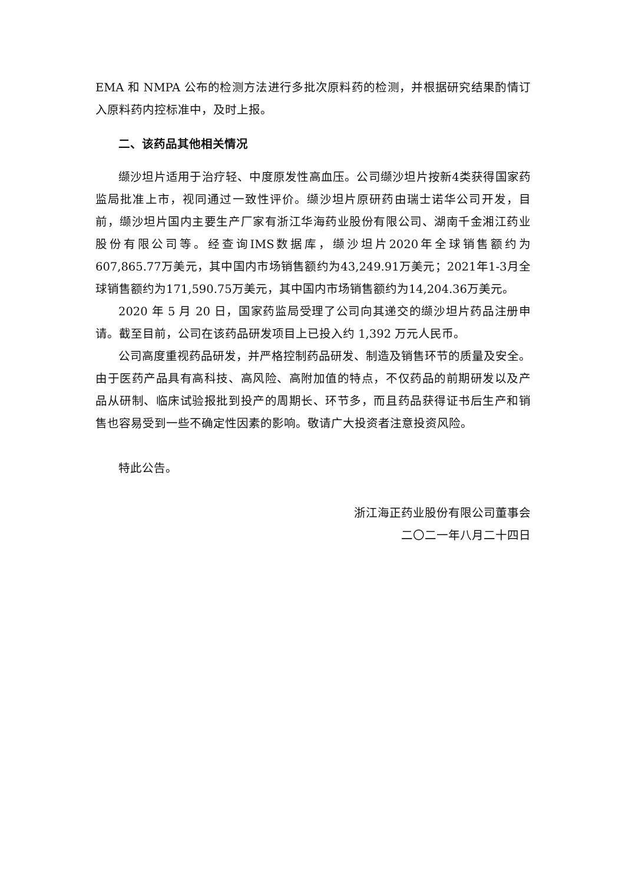EMA 和 NMPA 公布的检测方法进行多批次原料药的检测，并根据研究结果酌情订入原料药内控标准中，及时上报。
二、该药品其他相关情况
缬沙坦片适用于治疗轻、中度原发性高血压。公司缬沙坦片按新4类获得国家药监局批准上市，视同通过一致性评价。缬沙坦片原研药由瑞士诺华公司开发，目前，缬沙坦片国内主要生产厂家有浙江华海药业股份有限公司、湖南千金湘江药业股份有限公司等。经查询IMS数据库，缬沙坦片2020年全球销售额约为607,865.77万美元，其中国内市场销售额约为43,249.91万美元；2021年1-3月全球销售额约为171,590.75万美元，其中国内市场销售额约为14,204.36万美元。
2020 年 5 月 20 日，国家药监局受理了公司向其递交的缬沙坦片药品注册申请。截至目前，公司在该药品研发项目上已投入约 1,392 万元人民币。
公司高度重视药品研发，并严格控制药品研发、制造及销售环节的质量及安全。由于医药产品具有高科技、高风险、高附加值的特点，不仅药品的前期研发以及产品从研制、临床试验报批到投产的周期长、环节多，而且药品获得证书后生产和销售也容易受到一些不确定性因素的影响。敬请广大投资者注意投资风险。
特此公告。
浙江海正药业股份有限公司董事会
二〇二一年八月二十四日